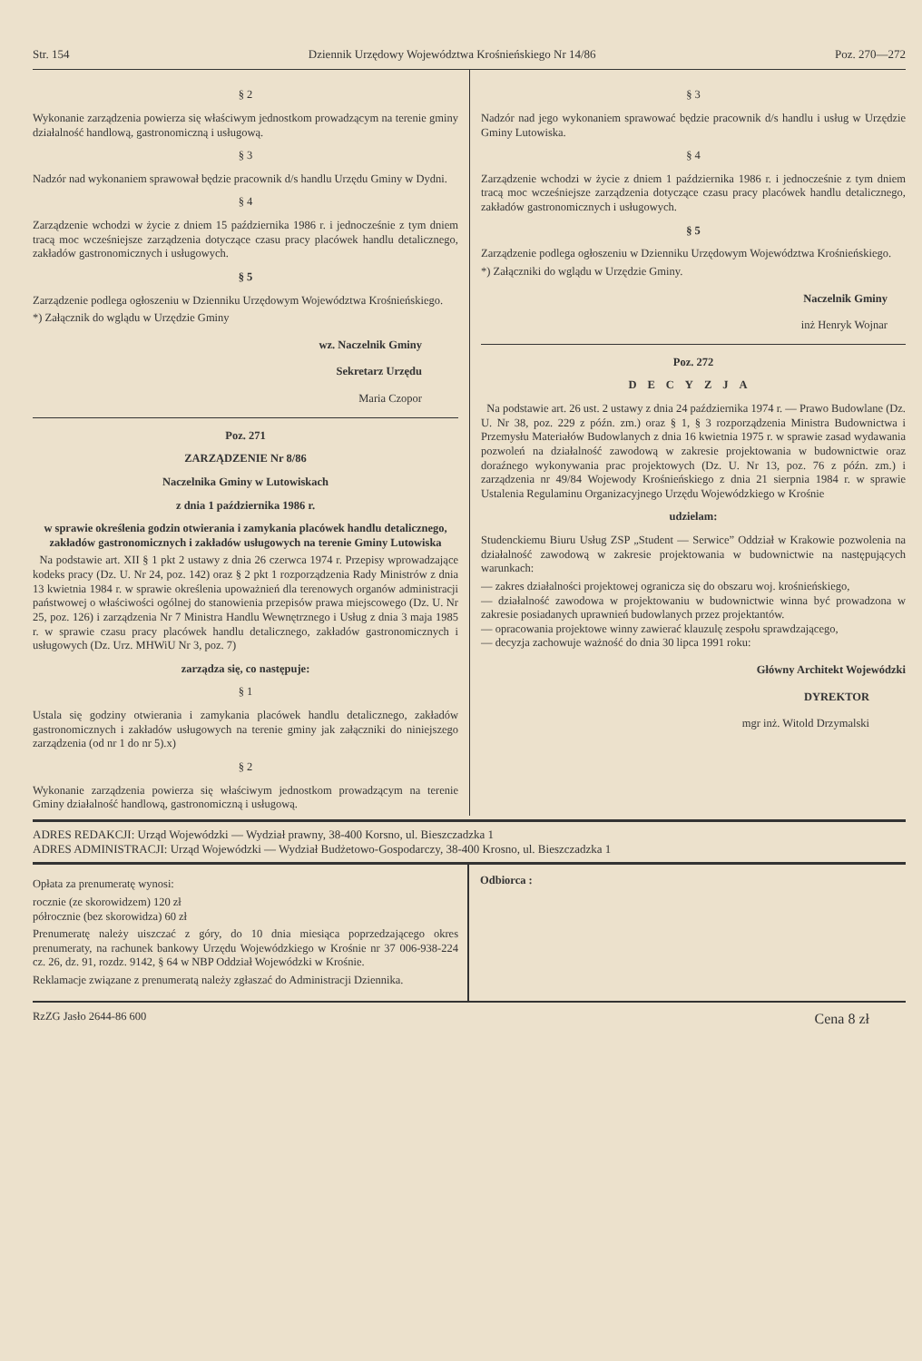Str. 154 Dziennik Urzędowy Województwa Krośnieńskiego Nr 14/86 Poz. 270—272
§ 2
Wykonanie zarządzenia powierza się właściwym jednostkom prowadzącym na terenie gminy działalność handlową, gastronomiczną i usługową.
§ 3
Nadzór nad wykonaniem sprawował będzie pracownik d/s handlu Urzędu Gminy w Dydni.
§ 4
Zarządzenie wchodzi w życie z dniem 15 października 1986 r. i jednocześnie z tym dniem tracą moc wcześniejsze zarządzenia dotyczące czasu pracy placówek handlu detalicznego, zakładów gastronomicznych i usługowych.
§ 5
Zarządzenie podlega ogłoszeniu w Dzienniku Urzędowym Województwa Krośnieńskiego.
*) Załącznik do wglądu w Urzędzie Gminy
wz. Naczelnik Gminy
Sekretarz Urzędu
Maria Czopor
Poz. 271
ZARZĄDZENIE Nr 8/86
Naczelnika Gminy w Lutowiskach
z dnia 1 października 1986 r.
w sprawie określenia godzin otwierania i zamykania placówek handlu detalicznego, zakładów gastronomicznych i zakładów usługowych na terenie Gminy Lutowiska
Na podstawie art. XII § 1 pkt 2 ustawy z dnia 26 czerwca 1974 r. Przepisy wprowadzające kodeks pracy (Dz. U. Nr 24, poz. 142) oraz § 2 pkt 1 rozporządzenia Rady Ministrów z dnia 13 kwietnia 1984 r. w sprawie określenia upoważnień dla terenowych organów administracji państwowej o właściwości ogólnej do stanowienia przepisów prawa miejscowego (Dz. U. Nr 25, poz. 126) i zarządzenia Nr 7 Ministra Handlu Wewnętrznego i Usług z dnia 3 maja 1985 r. w sprawie czasu pracy placówek handlu detalicznego, zakładów gastronomicznych i usługowych (Dz. Urz. MHWiU Nr 3, poz. 7)
zarządza się, co następuje:
§ 1
Ustala się godziny otwierania i zamykania placówek handlu detalicznego, zakładów gastronomicznych i zakładów usługowych na terenie gminy jak załączniki do niniejszego zarządzenia (od nr 1 do nr 5).x)
§ 2
Wykonanie zarządzenia powierza się właściwym jednostkom prowadzącym na terenie Gminy działalność handlową, gastronomiczną i usługową.
§ 3
Nadzór nad jego wykonaniem sprawować będzie pracownik d/s handlu i usług w Urzędzie Gminy Lutowiska.
§ 4
Zarządzenie wchodzi w życie z dniem 1 października 1986 r. i jednocześnie z tym dniem tracą moc wcześniejsze zarządzenia dotyczące czasu pracy placówek handlu detalicznego, zakładów gastronomicznych i usługowych.
§ 5
Zarządzenie podlega ogłoszeniu w Dzienniku Urzędowym Województwa Krośnieńskiego.
*) Załączniki do wglądu w Urzędzie Gminy.
Naczelnik Gminy
inż Henryk Wojnar
Poz. 272
DECYZJA
Na podstawie art. 26 ust. 2 ustawy z dnia 24 października 1974 r. — Prawo Budowlane (Dz. U. Nr 38, poz. 229 z późn. zm.) oraz § 1, § 3 rozporządzenia Ministra Budownictwa i Przemysłu Materiałów Budowlanych z dnia 16 kwietnia 1975 r. w sprawie zasad wydawania pozwoleń na działalność zawodową w zakresie projektowania w budownictwie oraz doraźnego wykonywania prac projektowych (Dz. U. Nr 13, poz. 76 z późn. zm.) i zarządzenia nr 49/84 Wojewody Krośnieńskiego z dnia 21 sierpnia 1984 r. w sprawie Ustalenia Regulaminu Organizacyjnego Urzędu Wojewódzkiego w Krośnie
udzielam:
Studenckiemu Biuru Usług ZSP „Student — Serwice” Oddział w Krakowie pozwolenia na działalność zawodową w zakresie projektowania w budownictwie na następujących warunkach:
— zakres działalności projektowej ogranicza się do obszaru woj. krośnieńskiego,
— działalność zawodowa w projektowaniu w budownictwie winna być prowadzona w zakresie posiadanych uprawnień budowlanych przez projektantów.
— opracowania projektowe winny zawierać klauzulę zespołu sprawdzającego,
— decyzja zachowuje ważność do dnia 30 lipca 1991 roku:
Główny Architekt Wojewódzki
DYREKTOR
mgr inż. Witold Drzymalski
ADRES REDAKCJI: Urząd Wojewódzki — Wydział prawny, 38-400 Korsno, ul. Bieszczadzka 1
ADRES ADMINISTRACJI: Urząd Wojewódzki — Wydział Budżetowo-Gospodarczy, 38-400 Krosno, ul. Bieszczadzka 1
Opłata za prenumeratę wynosi:
rocznie (ze skorowidzem) 120 zł
półrocznie (bez skorowidza) 60 zł
Prenumeratę należy uiszczać z góry, do 10 dnia miesiąca poprzedzającego okres prenumeraty, na rachunek bankowy Urzędu Wojewódzkiego w Krośnie nr 37 006-938-224 cz. 26, dz. 91, rozdz. 9142, § 64 w NBP Oddział Wojewódzki w Krośnie.
Reklamacje związane z prenumeratą należy zgłaszać do Administracji Dziennika.
Odbiorca :
RzZG Jasło 2644-86 600 Cena 8 zł